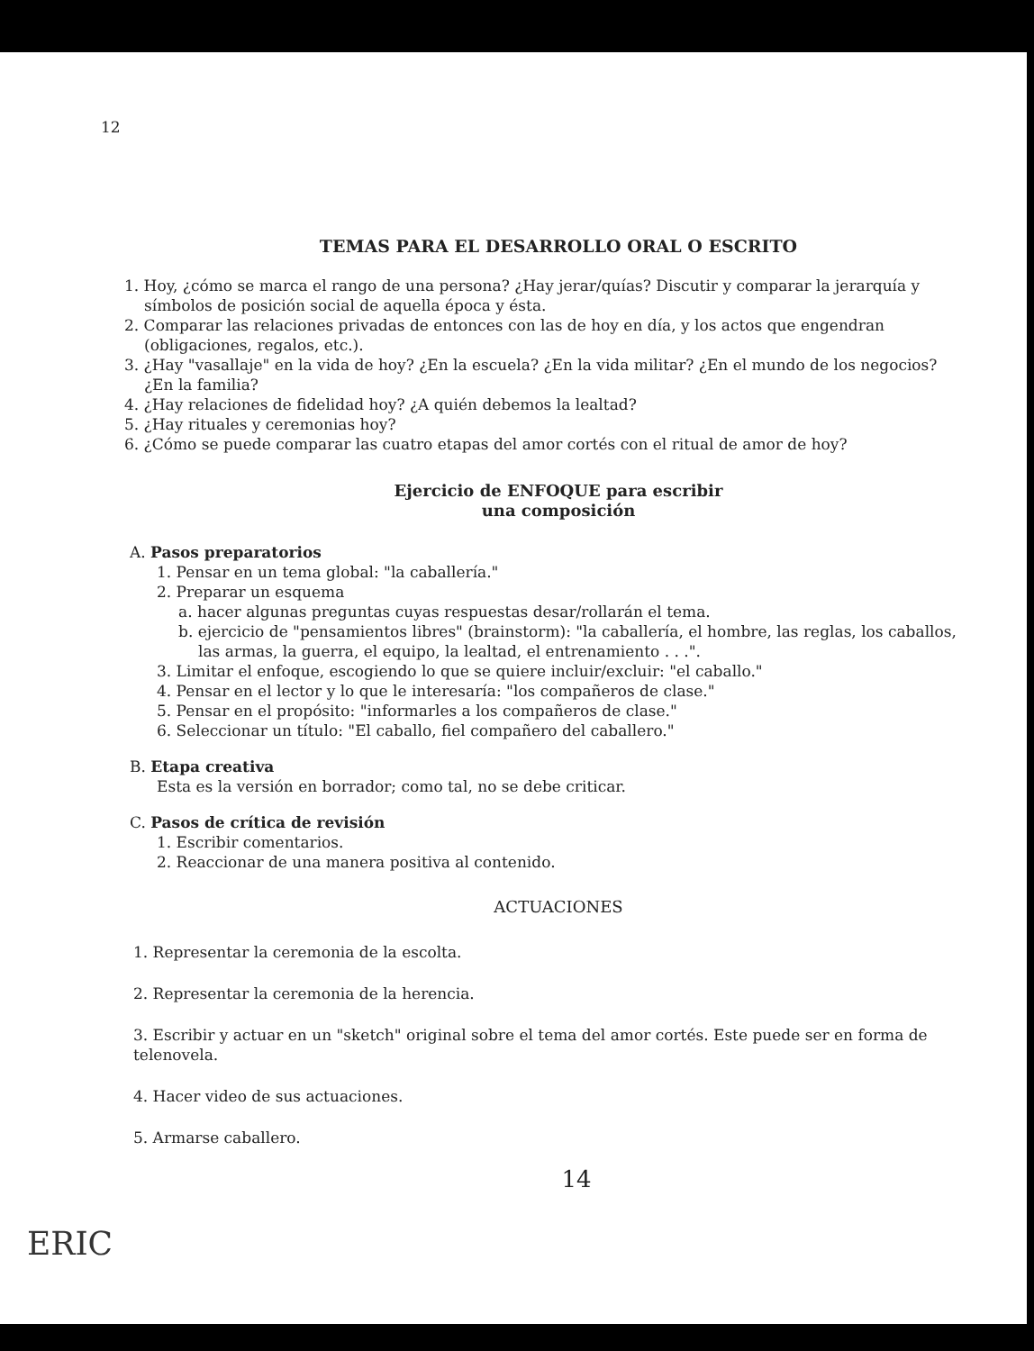12
TEMAS PARA EL DESARROLLO ORAL O ESCRITO
1. Hoy, ¿cómo se marca el rango de una persona? ¿Hay jerar/quías? Discutir y comparar la jerarquía y símbolos de posición social de aquella época y ésta.
2. Comparar las relaciones privadas de entonces con las de hoy en día, y los actos que engendran (obligaciones, regalos, etc.).
3. ¿Hay "vasallaje" en la vida de hoy? ¿En la escuela? ¿En la vida militar? ¿En el mundo de los negocios? ¿En la familia?
4. ¿Hay relaciones de fidelidad hoy? ¿A quién debemos la lealtad?
5. ¿Hay rituales y ceremonias hoy?
6. ¿Cómo se puede comparar las cuatro etapas del amor cortés con el ritual de amor de hoy?
Ejercicio de ENFOQUE para escribir
una composición
A. Pasos preparatorios
1. Pensar en un tema global: "la caballería."
2. Preparar un esquema
a. hacer algunas preguntas cuyas respuestas desar/rollarán el tema.
b. ejercicio de "pensamientos libres" (brainstorm): "la caballería, el hombre, las reglas, los caballos, las armas, la guerra, el equipo, la lealtad, el entrenamiento . . .".
3. Limitar el enfoque, escogiendo lo que se quiere incluir/excluir: "el caballo."
4. Pensar en el lector y lo que le interesaría: "los compañeros de clase."
5. Pensar en el propósito: "informarles a los compañeros de clase."
6. Seleccionar un título: "El caballo, fiel compañero del caballero."
B. Etapa creativa
Esta es la versión en borrador; como tal, no se debe criticar.
C. Pasos de crítica de revisión
1. Escribir comentarios.
2. Reaccionar de una manera positiva al contenido.
ACTUACIONES
1. Representar la ceremonia de la escolta.
2. Representar la ceremonia de la herencia.
3. Escribir y actuar en un "sketch" original sobre el tema del amor cortés. Este puede ser en forma de telenovela.
4. Hacer video de sus actuaciones.
5. Armarse caballero.
14
ERIC